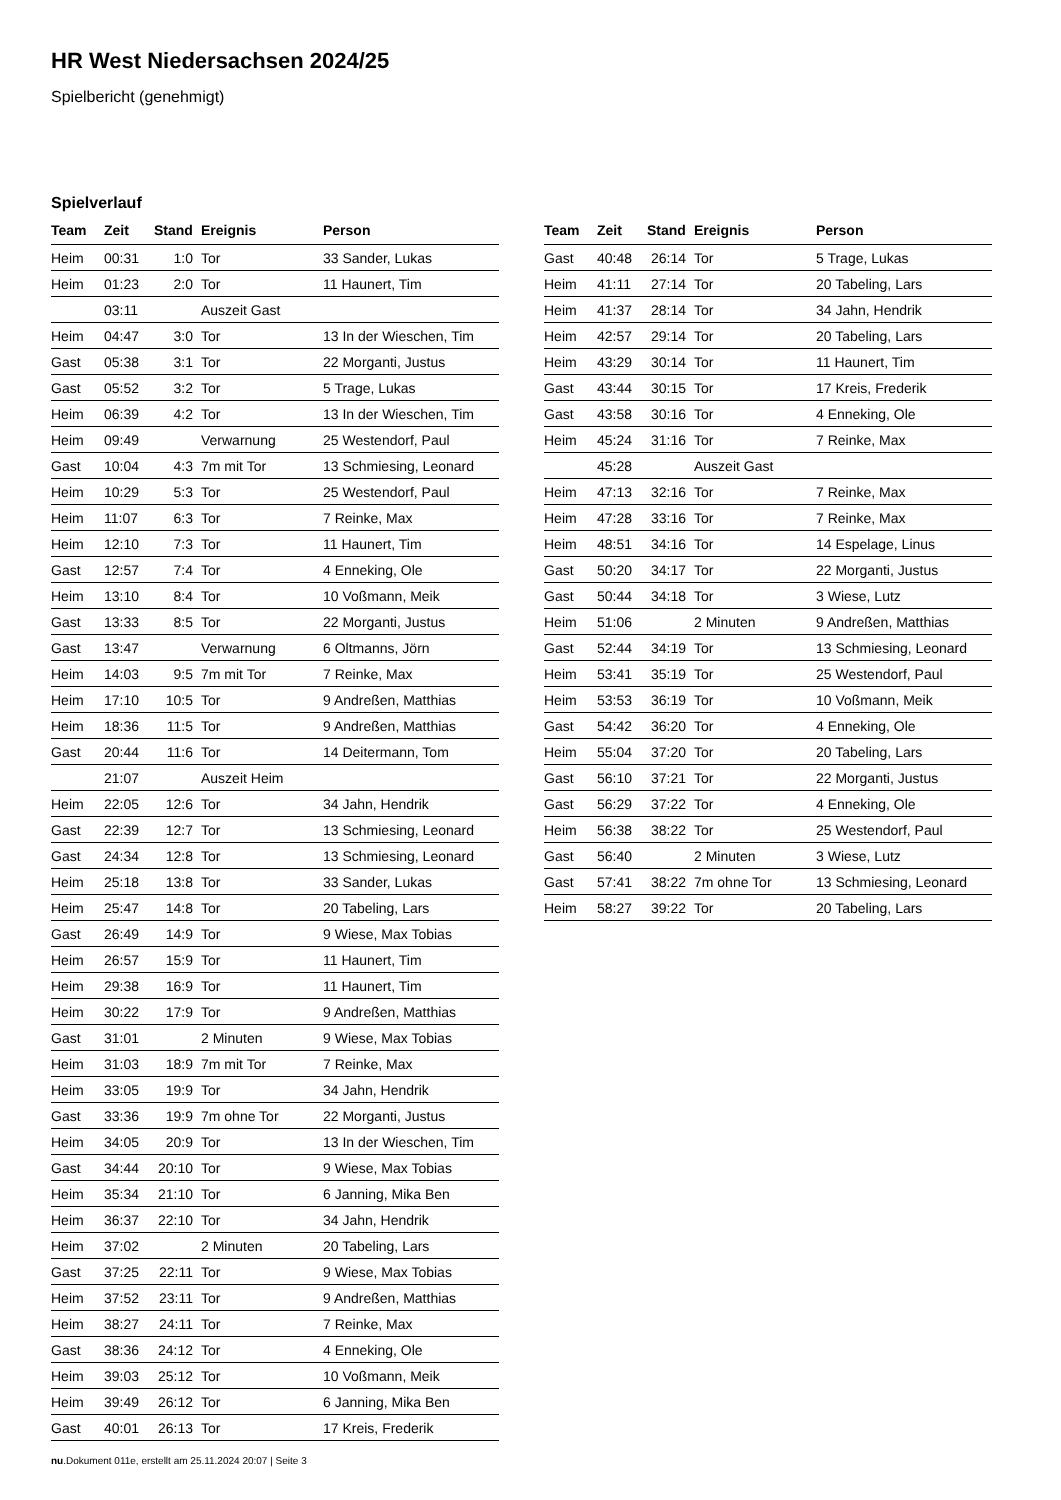HR West Niedersachsen 2024/25
Spielbericht (genehmigt)
Spielverlauf
| Team | Zeit | Stand | Ereignis | Person |
| --- | --- | --- | --- | --- |
| Heim | 00:31 | 1:0 | Tor | 33 Sander, Lukas |
| Heim | 01:23 | 2:0 | Tor | 11 Haunert, Tim |
| | 03:11 | | Auszeit Gast | |
| Heim | 04:47 | 3:0 | Tor | 13 In der Wieschen, Tim |
| Gast | 05:38 | 3:1 | Tor | 22 Morganti, Justus |
| Gast | 05:52 | 3:2 | Tor | 5 Trage, Lukas |
| Heim | 06:39 | 4:2 | Tor | 13 In der Wieschen, Tim |
| Heim | 09:49 | | Verwarnung | 25 Westendorf, Paul |
| Gast | 10:04 | 4:3 | 7m mit Tor | 13 Schmiesing, Leonard |
| Heim | 10:29 | 5:3 | Tor | 25 Westendorf, Paul |
| Heim | 11:07 | 6:3 | Tor | 7 Reinke, Max |
| Heim | 12:10 | 7:3 | Tor | 11 Haunert, Tim |
| Gast | 12:57 | 7:4 | Tor | 4 Enneking, Ole |
| Heim | 13:10 | 8:4 | Tor | 10 Voßmann, Meik |
| Gast | 13:33 | 8:5 | Tor | 22 Morganti, Justus |
| Gast | 13:47 | | Verwarnung | 6 Oltmanns, Jörn |
| Heim | 14:03 | 9:5 | 7m mit Tor | 7 Reinke, Max |
| Heim | 17:10 | 10:5 | Tor | 9 Andreßen, Matthias |
| Heim | 18:36 | 11:5 | Tor | 9 Andreßen, Matthias |
| Gast | 20:44 | 11:6 | Tor | 14 Deitermann, Tom |
| | 21:07 | | Auszeit Heim | |
| Heim | 22:05 | 12:6 | Tor | 34 Jahn, Hendrik |
| Gast | 22:39 | 12:7 | Tor | 13 Schmiesing, Leonard |
| Gast | 24:34 | 12:8 | Tor | 13 Schmiesing, Leonard |
| Heim | 25:18 | 13:8 | Tor | 33 Sander, Lukas |
| Heim | 25:47 | 14:8 | Tor | 20 Tabeling, Lars |
| Gast | 26:49 | 14:9 | Tor | 9 Wiese, Max Tobias |
| Heim | 26:57 | 15:9 | Tor | 11 Haunert, Tim |
| Heim | 29:38 | 16:9 | Tor | 11 Haunert, Tim |
| Heim | 30:22 | 17:9 | Tor | 9 Andreßen, Matthias |
| Gast | 31:01 | | 2 Minuten | 9 Wiese, Max Tobias |
| Heim | 31:03 | 18:9 | 7m mit Tor | 7 Reinke, Max |
| Heim | 33:05 | 19:9 | Tor | 34 Jahn, Hendrik |
| Gast | 33:36 | 19:9 | 7m ohne Tor | 22 Morganti, Justus |
| Heim | 34:05 | 20:9 | Tor | 13 In der Wieschen, Tim |
| Gast | 34:44 | 20:10 | Tor | 9 Wiese, Max Tobias |
| Heim | 35:34 | 21:10 | Tor | 6 Janning, Mika Ben |
| Heim | 36:37 | 22:10 | Tor | 34 Jahn, Hendrik |
| Heim | 37:02 | | 2 Minuten | 20 Tabeling, Lars |
| Gast | 37:25 | 22:11 | Tor | 9 Wiese, Max Tobias |
| Heim | 37:52 | 23:11 | Tor | 9 Andreßen, Matthias |
| Heim | 38:27 | 24:11 | Tor | 7 Reinke, Max |
| Gast | 38:36 | 24:12 | Tor | 4 Enneking, Ole |
| Heim | 39:03 | 25:12 | Tor | 10 Voßmann, Meik |
| Heim | 39:49 | 26:12 | Tor | 6 Janning, Mika Ben |
| Gast | 40:01 | 26:13 | Tor | 17 Kreis, Frederik |
| Team | Zeit | Stand | Ereignis | Person |
| --- | --- | --- | --- | --- |
| Gast | 40:48 | 26:14 | Tor | 5 Trage, Lukas |
| Heim | 41:11 | 27:14 | Tor | 20 Tabeling, Lars |
| Heim | 41:37 | 28:14 | Tor | 34 Jahn, Hendrik |
| Heim | 42:57 | 29:14 | Tor | 20 Tabeling, Lars |
| Heim | 43:29 | 30:14 | Tor | 11 Haunert, Tim |
| Gast | 43:44 | 30:15 | Tor | 17 Kreis, Frederik |
| Gast | 43:58 | 30:16 | Tor | 4 Enneking, Ole |
| Heim | 45:24 | 31:16 | Tor | 7 Reinke, Max |
| | 45:28 | | Auszeit Gast | |
| Heim | 47:13 | 32:16 | Tor | 7 Reinke, Max |
| Heim | 47:28 | 33:16 | Tor | 7 Reinke, Max |
| Heim | 48:51 | 34:16 | Tor | 14 Espelage, Linus |
| Gast | 50:20 | 34:17 | Tor | 22 Morganti, Justus |
| Gast | 50:44 | 34:18 | Tor | 3 Wiese, Lutz |
| Heim | 51:06 | | 2 Minuten | 9 Andreßen, Matthias |
| Gast | 52:44 | 34:19 | Tor | 13 Schmiesing, Leonard |
| Heim | 53:41 | 35:19 | Tor | 25 Westendorf, Paul |
| Heim | 53:53 | 36:19 | Tor | 10 Voßmann, Meik |
| Gast | 54:42 | 36:20 | Tor | 4 Enneking, Ole |
| Heim | 55:04 | 37:20 | Tor | 20 Tabeling, Lars |
| Gast | 56:10 | 37:21 | Tor | 22 Morganti, Justus |
| Gast | 56:29 | 37:22 | Tor | 4 Enneking, Ole |
| Heim | 56:38 | 38:22 | Tor | 25 Westendorf, Paul |
| Gast | 56:40 | | 2 Minuten | 3 Wiese, Lutz |
| Gast | 57:41 | 38:22 | 7m ohne Tor | 13 Schmiesing, Leonard |
| Heim | 58:27 | 39:22 | Tor | 20 Tabeling, Lars |
nu.Dokument 011e, erstellt am 25.11.2024 20:07 | Seite 3